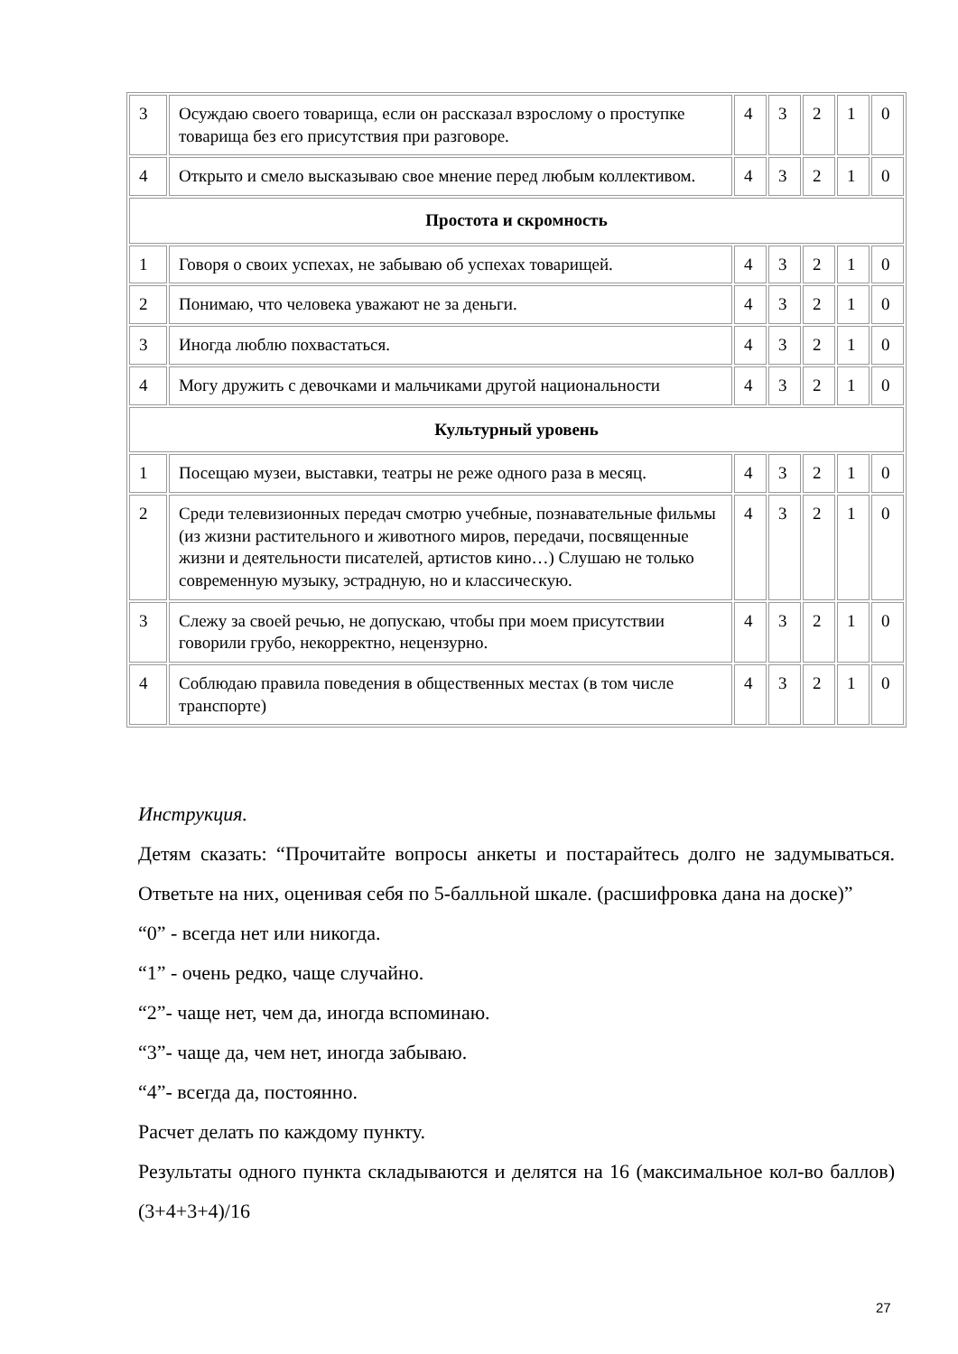| 3 | Осуждаю своего товарища, если он рассказал взрослому о проступке товарища без его присутствия при разговоре. | 4 | 3 | 2 | 1 | 0 |
| 4 | Открыто и смело высказываю свое мнение перед любым коллективом. | 4 | 3 | 2 | 1 | 0 |
| Простота и скромность | | | | | | |
| 1 | Говоря о своих успехах, не забываю об успехах товарищей. | 4 | 3 | 2 | 1 | 0 |
| 2 | Понимаю, что человека уважают не за деньги. | 4 | 3 | 2 | 1 | 0 |
| 3 | Иногда люблю похвастаться. | 4 | 3 | 2 | 1 | 0 |
| 4 | Могу дружить с девочками и мальчиками другой национальности | 4 | 3 | 2 | 1 | 0 |
| Культурный уровень | | | | | | |
| 1 | Посещаю музеи, выставки, театры не реже одного раза в месяц. | 4 | 3 | 2 | 1 | 0 |
| 2 | Среди телевизионных передач смотрю учебные, познавательные фильмы (из жизни растительного и животного миров, передачи, посвященные жизни и деятельности писателей, артистов кино…) Слушаю не только современную музыку, эстрадную, но и классическую. | 4 | 3 | 2 | 1 | 0 |
| 3 | Слежу за своей речью, не допускаю, чтобы при моем присутствии говорили грубо, некорректно, нецензурно. | 4 | 3 | 2 | 1 | 0 |
| 4 | Соблюдаю правила поведения в общественных местах (в том числе транспорте) | 4 | 3 | 2 | 1 | 0 |
Инструкция.
Детям сказать: “Прочитайте вопросы анкеты и постарайтесь долго не задумываться. Ответьте на них, оценивая себя по 5-балльной шкале. (расшифровка дана на доске)”
“0” - всегда нет или никогда.
“1” - очень редко, чаще случайно.
“2”- чаще нет, чем да, иногда вспоминаю.
“3”- чаще да, чем нет, иногда забываю.
“4”- всегда да, постоянно.
Расчет делать по каждому пункту.
Результаты одного пункта складываются и делятся на 16 (максимальное кол-во баллов) (3+4+3+4)/16
27